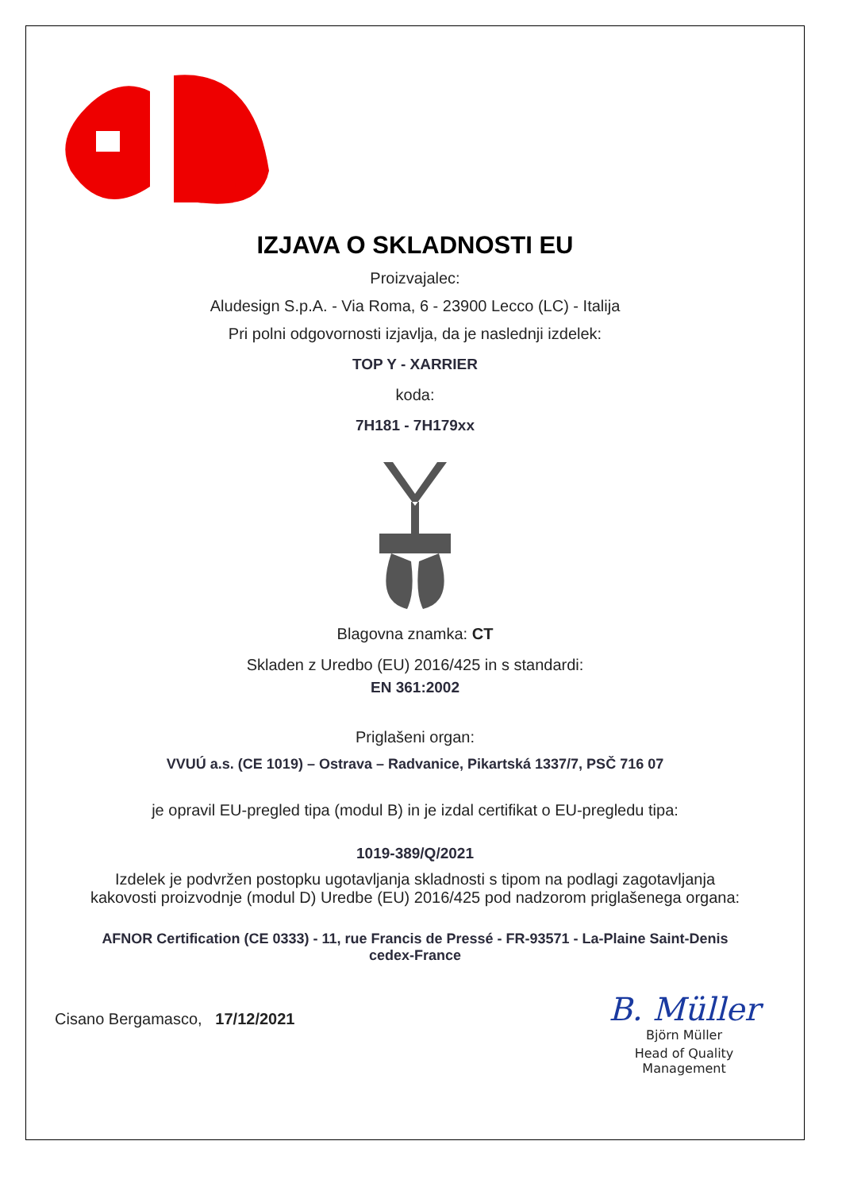IZJAVA O SKLADNOSTI EU
Proizvajalec:
Aludesign S.p.A. - Via Roma, 6 - 23900 Lecco (LC) - Italija
Pri polni odgovornosti izjavlja, da je naslednji izdelek:
TOP Y - XARRIER
koda:
7H181 - 7H179xx
Blagovna znamka: CT
Skladen z Uredbo (EU) 2016/425 in s standardi:
EN 361:2002
Priglašeni organ:
VVUÚ a.s. (CE 1019) – Ostrava – Radvanice, Pikartská 1337/7, PSČ 716 07
je opravil EU-pregled tipa (modul B) in je izdal certifikat o EU-pregledu tipa:
1019-389/Q/2021
Izdelek je podvržen postopku ugotavljanja skladnosti s tipom na podlagi zagotavljanja
kakovosti proizvodnje (modul D) Uredbe (EU) 2016/425 pod nadzorom priglašenega organa:
AFNOR Certification (CE 0333) - 11, rue Francis de Pressé - FR-93571 - La-Plaine Saint-Denis
cedex-France
Cisano Bergamasco, 17/12/2021
B. Müller
Björn Müller
Head of Quality
Management